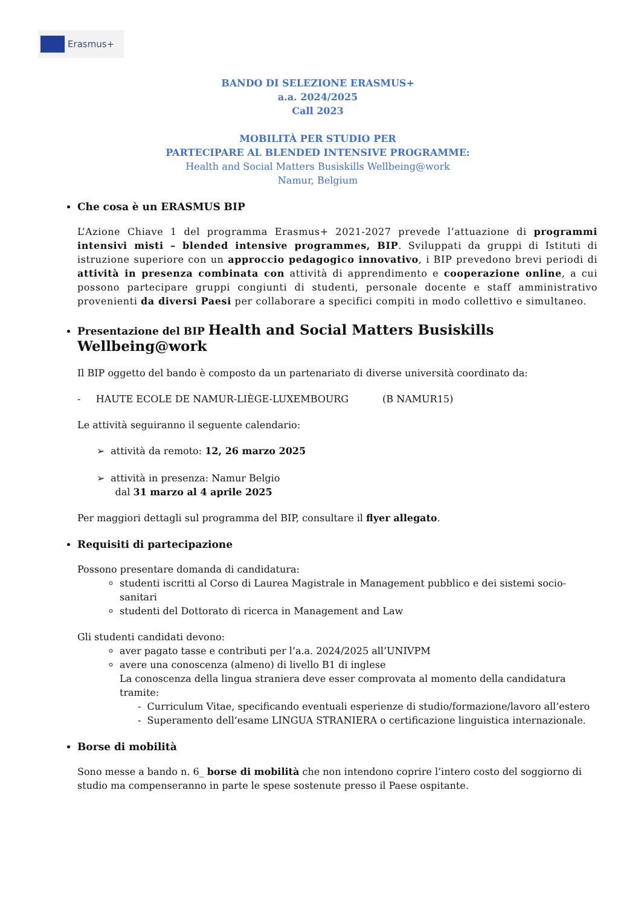Erasmus+
BANDO DI SELEZIONE ERASMUS+
a.a. 2024/2025
Call 2023
MOBILITÀ PER STUDIO PER
PARTECIPARE AL BLENDED INTENSIVE PROGRAMME:
Health and Social Matters Busiskills Wellbeing@work
Namur, Belgium
Che cosa è un ERASMUS BIP
L’Azione Chiave 1 del programma Erasmus+ 2021-2027 prevede l’attuazione di programmi intensivi misti – blended intensive programmes, BIP. Sviluppati da gruppi di Istituti di istruzione superiore con un approccio pedagogico innovativo, i BIP prevedono brevi periodi di attività in presenza combinata con attività di apprendimento e cooperazione online, a cui possono partecipare gruppi congiunti di studenti, personale docente e staff amministrativo provenienti da diversi Paesi per collaborare a specifici compiti in modo collettivo e simultaneo.
Presentazione del BIP Health and Social Matters Busiskills Wellbeing@work
Il BIP oggetto del bando è composto da un partenariato di diverse università coordinato da:
- HAUTE ECOLE DE NAMUR-LIÈGE-LUXEMBOURG (B NAMUR15)
Le attività seguiranno il seguente calendario:
➢ attività da remoto: 12, 26 marzo 2025
➢ attività in presenza: Namur Belgio
dal 31 marzo al 4 aprile 2025
Per maggiori dettagli sul programma del BIP, consultare il flyer allegato.
Requisiti di partecipazione
Possono presentare domanda di candidatura:
studenti iscritti al Corso di Laurea Magistrale in Management pubblico e dei sistemi socio-sanitari
studenti del Dottorato di ricerca in Management and Law
Gli studenti candidati devono:
aver pagato tasse e contributi per l’a.a. 2024/2025 all’UNIVPM
avere una conoscenza (almeno) di livello B1 di inglese
La conoscenza della lingua straniera deve esser comprovata al momento della candidatura tramite:
- Curriculum Vitae, specificando eventuali esperienze di studio/formazione/lavoro all’estero
- Superamento dell’esame LINGUA STRANIERA o certificazione linguistica internazionale.
Borse di mobilità
Sono messe a bando n. 6_ borse di mobilità che non intendono coprire l’intero costo del soggiorno di studio ma compenseranno in parte le spese sostenute presso il Paese ospitante.